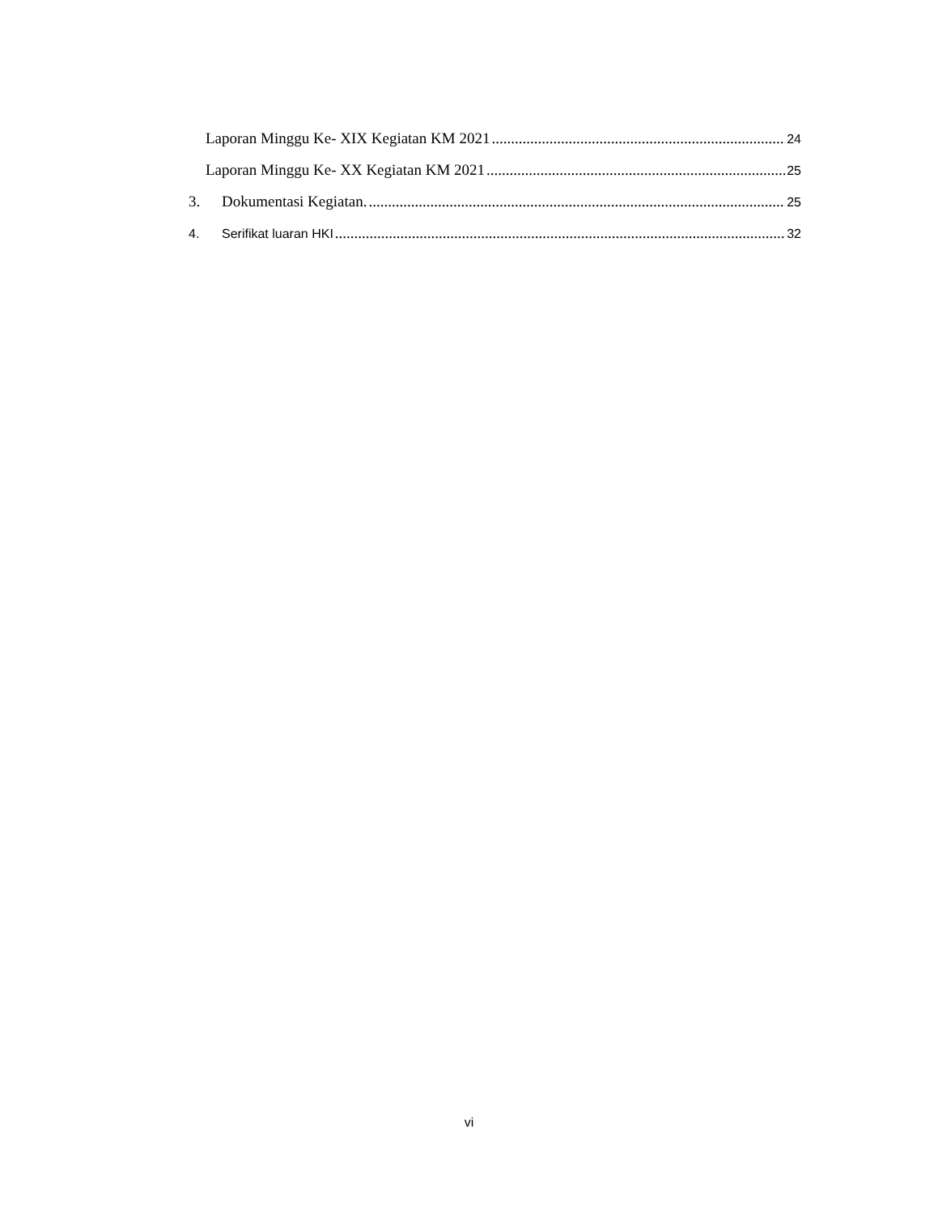Laporan Minggu Ke- XIX Kegiatan KM 2021 24
Laporan Minggu Ke- XX Kegiatan KM 2021 25
3. Dokumentasi Kegiatan. 25
4. Serifikat luaran HKI 32
vi